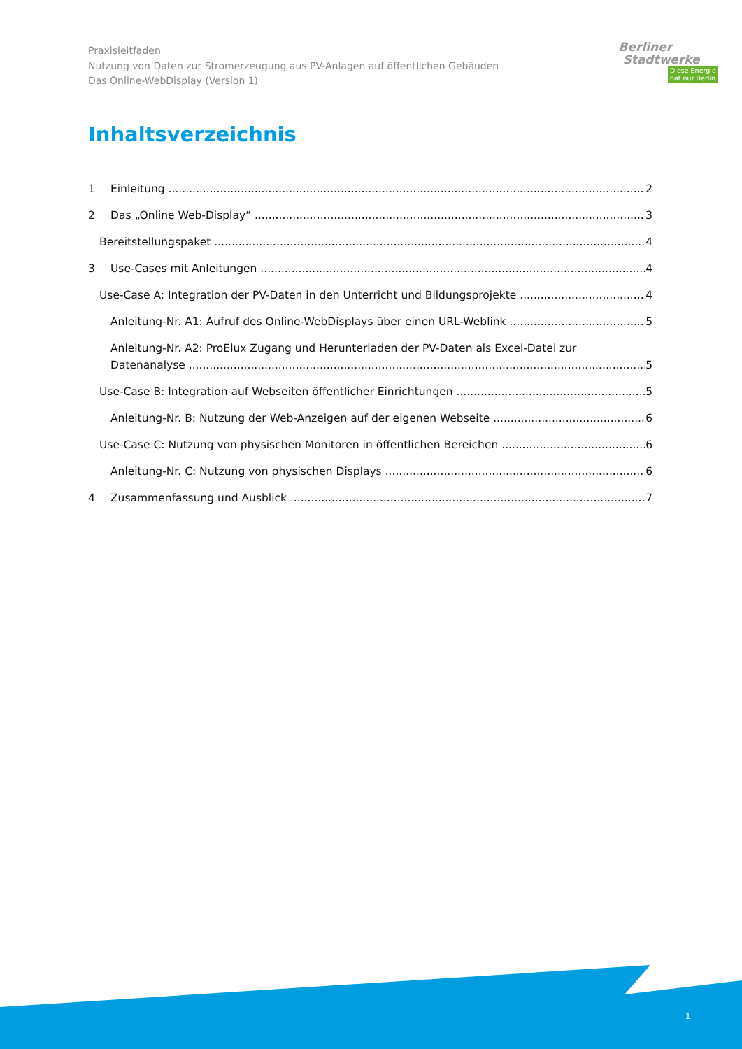Praxisleitfaden
Nutzung von Daten zur Stromerzeugung aus PV-Anlagen auf öffentlichen Gebäuden
Das Online-WebDisplay (Version 1)
Berliner
Stadtwerke
Diese Energie
hat nur Berlin
Inhaltsverzeichnis
1 Einleitung 2
2 Das „Online Web-Display“3
Bereitstellungspaket 4
3 Use-Cases mit Anleitungen 4
Use-Case A: Integration der PV-Daten in den Unterricht und Bildungsprojekte 4
Anleitung-Nr. A1: Aufruf des Online-WebDisplays über einen URL-Weblink 5
Anleitung-Nr. A2: ProElux Zugang und Herunterladen der PV-Daten als Excel-Datei zur
Datenanalyse 5
Use-Case B: Integration auf Webseiten öffentlicher Einrichtungen 5
Anleitung-Nr. B: Nutzung der Web-Anzeigen auf der eigenen Webseite 6
Use-Case C: Nutzung von physischen Monitoren in öffentlichen Bereichen 6
Anleitung-Nr. C: Nutzung von physischen Displays 6
4 Zusammenfassung und Ausblick 7
1